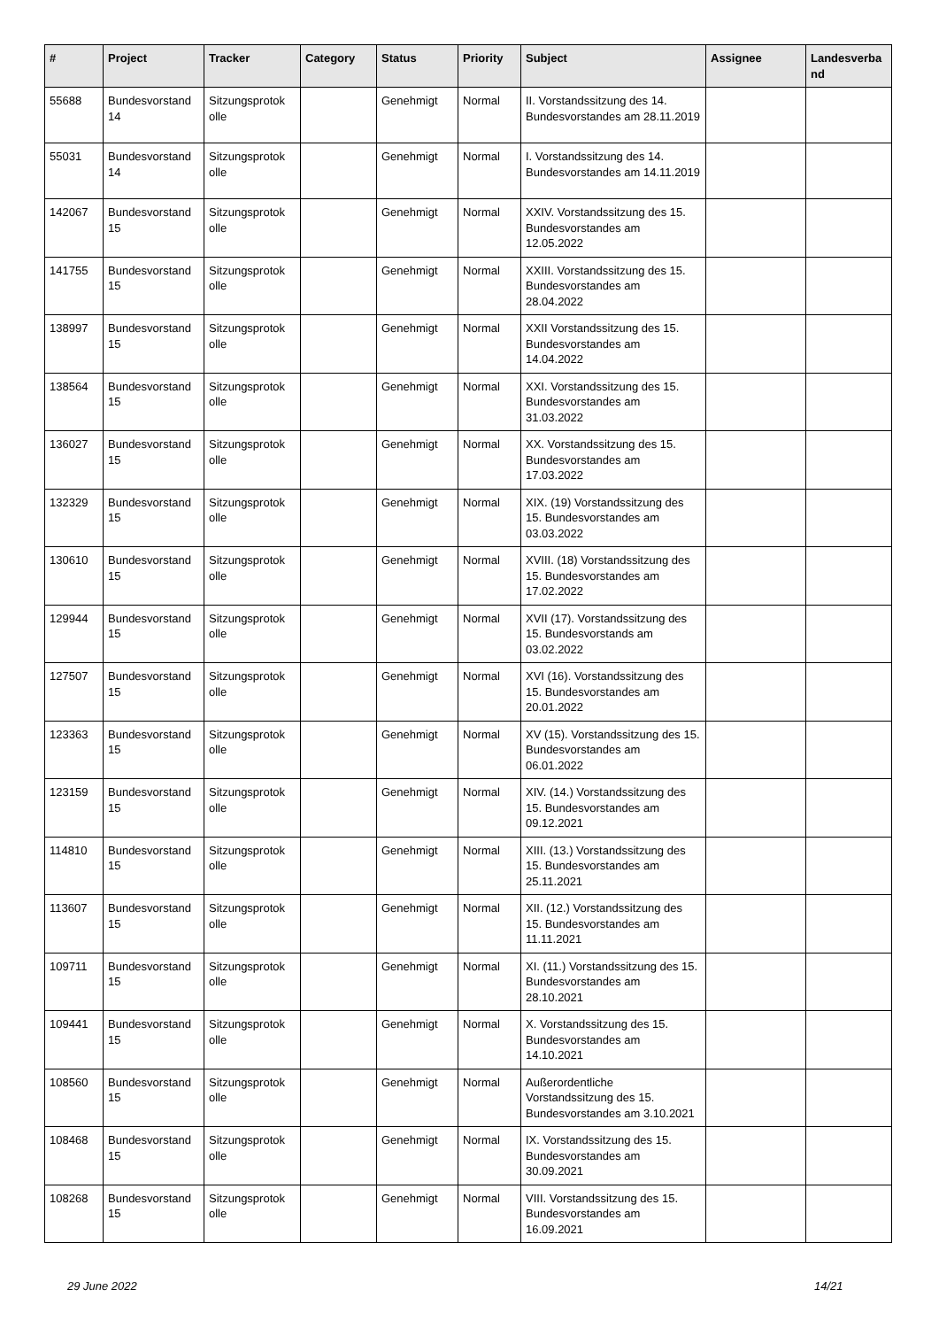| # | Project | Tracker | Category | Status | Priority | Subject | Assignee | Landesverba nd |
| --- | --- | --- | --- | --- | --- | --- | --- | --- |
| 55688 | Bundesvorstand 14 | Sitzungsprotok olle | | Genehmigt | Normal | II. Vorstandssitzung des 14. Bundesvorstandes am 28.11.2019 | | |
| 55031 | Bundesvorstand 14 | Sitzungsprotok olle | | Genehmigt | Normal | I. Vorstandssitzung des 14. Bundesvorstandes am 14.11.2019 | | |
| 142067 | Bundesvorstand 15 | Sitzungsprotok olle | | Genehmigt | Normal | XXIV. Vorstandssitzung des 15. Bundesvorstandes am 12.05.2022 | | |
| 141755 | Bundesvorstand 15 | Sitzungsprotok olle | | Genehmigt | Normal | XXIII. Vorstandssitzung des 15. Bundesvorstandes am 28.04.2022 | | |
| 138997 | Bundesvorstand 15 | Sitzungsprotok olle | | Genehmigt | Normal | XXII Vorstandssitzung des 15. Bundesvorstandes am 14.04.2022 | | |
| 138564 | Bundesvorstand 15 | Sitzungsprotok olle | | Genehmigt | Normal | XXI. Vorstandssitzung des 15. Bundesvorstandes am 31.03.2022 | | |
| 136027 | Bundesvorstand 15 | Sitzungsprotok olle | | Genehmigt | Normal | XX. Vorstandssitzung des 15. Bundesvorstandes am 17.03.2022 | | |
| 132329 | Bundesvorstand 15 | Sitzungsprotok olle | | Genehmigt | Normal | XIX. (19) Vorstandssitzung des 15. Bundesvorstandes am 03.03.2022 | | |
| 130610 | Bundesvorstand 15 | Sitzungsprotok olle | | Genehmigt | Normal | XVIII. (18) Vorstandssitzung des 15. Bundesvorstandes am 17.02.2022 | | |
| 129944 | Bundesvorstand 15 | Sitzungsprotok olle | | Genehmigt | Normal | XVII (17). Vorstandssitzung des 15. Bundesvorstands am 03.02.2022 | | |
| 127507 | Bundesvorstand 15 | Sitzungsprotok olle | | Genehmigt | Normal | XVI (16). Vorstandssitzung des 15. Bundesvorstandes am 20.01.2022 | | |
| 123363 | Bundesvorstand 15 | Sitzungsprotok olle | | Genehmigt | Normal | XV (15). Vorstandssitzung des 15. Bundesvorstandes am 06.01.2022 | | |
| 123159 | Bundesvorstand 15 | Sitzungsprotok olle | | Genehmigt | Normal | XIV. (14.) Vorstandssitzung des 15. Bundesvorstandes am 09.12.2021 | | |
| 114810 | Bundesvorstand 15 | Sitzungsprotok olle | | Genehmigt | Normal | XIII. (13.) Vorstandssitzung des 15. Bundesvorstandes am 25.11.2021 | | |
| 113607 | Bundesvorstand 15 | Sitzungsprotok olle | | Genehmigt | Normal | XII. (12.) Vorstandssitzung des 15. Bundesvorstandes am 11.11.2021 | | |
| 109711 | Bundesvorstand 15 | Sitzungsprotok olle | | Genehmigt | Normal | XI. (11.) Vorstandssitzung des 15. Bundesvorstandes am 28.10.2021 | | |
| 109441 | Bundesvorstand 15 | Sitzungsprotok olle | | Genehmigt | Normal | X. Vorstandssitzung des 15. Bundesvorstandes am 14.10.2021 | | |
| 108560 | Bundesvorstand 15 | Sitzungsprotok olle | | Genehmigt | Normal | Außerordentliche Vorstandssitzung des 15. Bundesvorstandes am 3.10.2021 | | |
| 108468 | Bundesvorstand 15 | Sitzungsprotok olle | | Genehmigt | Normal | IX. Vorstandssitzung des 15. Bundesvorstandes am 30.09.2021 | | |
| 108268 | Bundesvorstand 15 | Sitzungsprotok olle | | Genehmigt | Normal | VIII. Vorstandssitzung des 15. Bundesvorstandes am 16.09.2021 | | |
29 June 2022 14/21